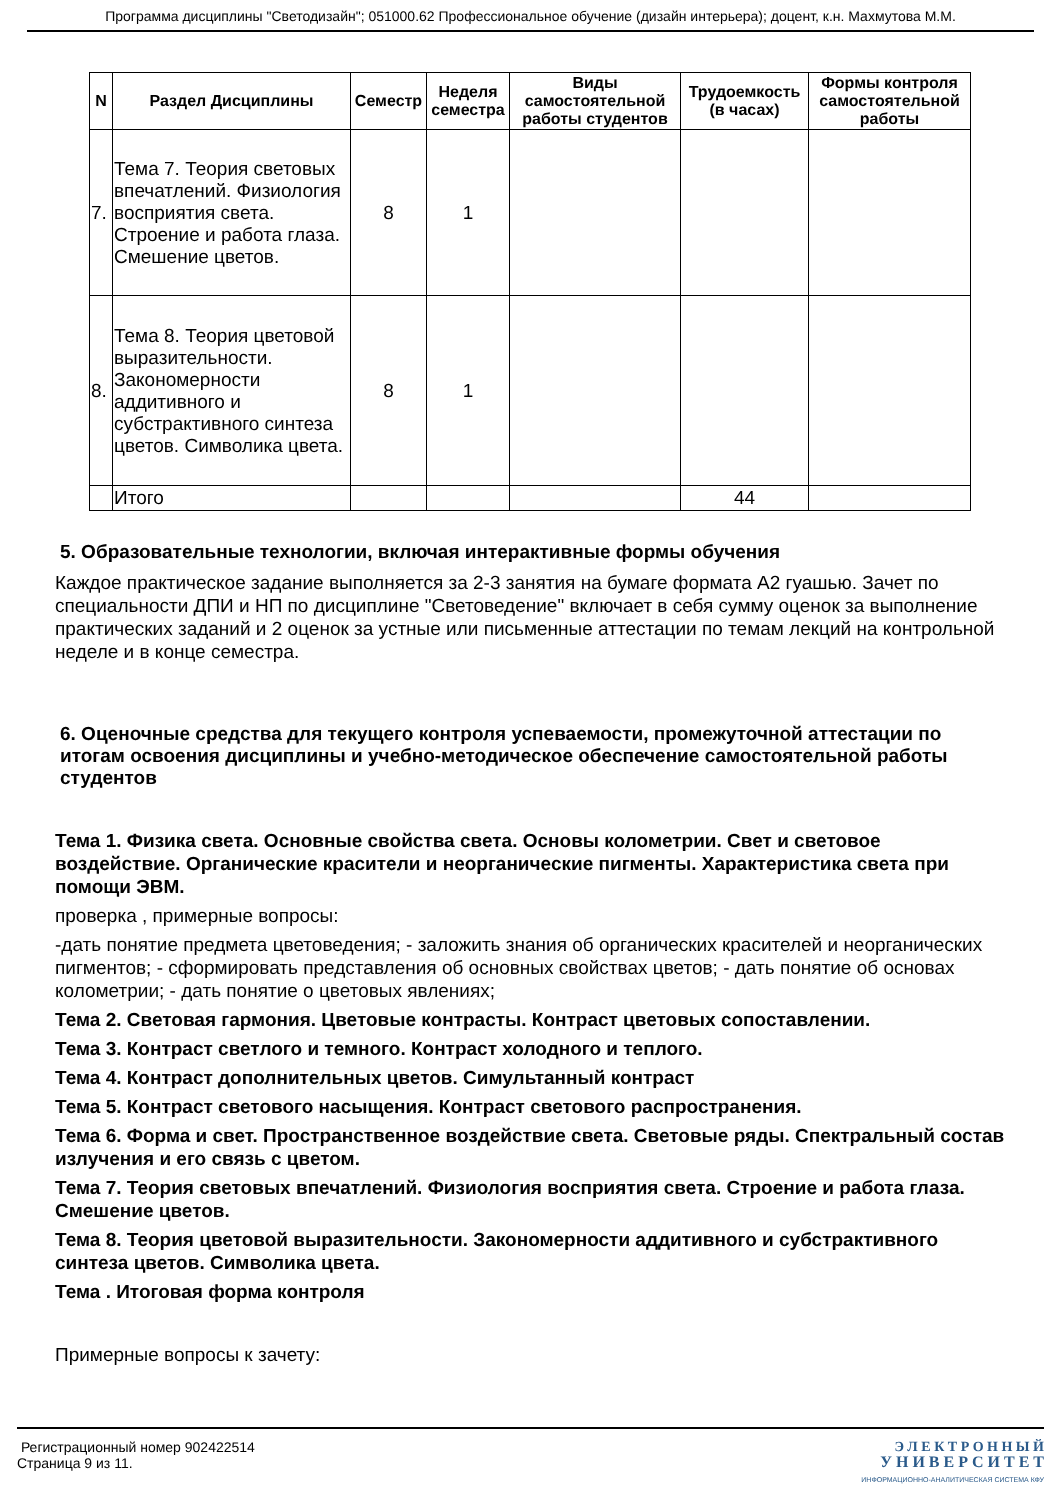Программа дисциплины "Светодизайн"; 051000.62 Профессиональное обучение (дизайн интерьера); доцент, к.н. Махмутова М.М.
| N | Раздел Дисциплины | Семестр | Неделя семестра | Виды самостоятельной работы студентов | Трудоемкость (в часах) | Формы контроля самостоятельной работы |
| --- | --- | --- | --- | --- | --- | --- |
| 7. | Тема 7. Теория световых впечатлений. Физиология восприятия света. Строение и работа глаза. Смешение цветов. | 8 | 1 | | | |
| 8. | Тема 8. Теория цветовой выразительности. Закономерности аддитивного и субстрактивного синтеза цветов. Символика цвета. | 8 | 1 | | | |
| | Итого | | | | 44 | |
5. Образовательные технологии, включая интерактивные формы обучения
Каждое практическое задание выполняется за 2-3 занятия на бумаге формата А2 гуашью. Зачет по специальности ДПИ и НП по дисциплине "Световедение" включает в себя сумму оценок за выполнение практических заданий и 2 оценок за устные или письменные аттестации по темам лекций на контрольной неделе и в конце семестра.
6. Оценочные средства для текущего контроля успеваемости, промежуточной аттестации по итогам освоения дисциплины и учебно-методическое обеспечение самостоятельной работы студентов
Тема 1. Физика света. Основные свойства света. Основы колометрии. Свет и световое воздействие. Органические красители и неорганические пигменты. Характеристика света при помощи ЭВМ.
проверка , примерные вопросы:
-дать понятие предмета цветоведения; - заложить знания об органических красителей и неорганических пигментов; - сформировать представления об основных свойствах цветов; - дать понятие об основах колометрии; - дать понятие о цветовых явлениях;
Тема 2. Световая гармония. Цветовые контрасты. Контраст цветовых сопоставлении.
Тема 3. Контраст светлого и темного. Контраст холодного и теплого.
Тема 4. Контраст дополнительных цветов. Симультанный контраст
Тема 5. Контраст светового насыщения. Контраст светового распространения.
Тема 6. Форма и свет. Пространственное воздействие света. Световые ряды. Спектральный состав излучения и его связь с цветом.
Тема 7. Теория световых впечатлений. Физиология восприятия света. Строение и работа глаза. Смешение цветов.
Тема 8. Теория цветовой выразительности. Закономерности аддитивного и субстрактивного синтеза цветов. Символика цвета.
Тема . Итоговая форма контроля
Примерные вопросы к зачету:
Регистрационный номер 902422514
Страница 9 из 11.
Э Л Е К Т Р О Н Н Ы Й
У Н И В Е Р С И Т Е Т
ИНФОРМАЦИОННО-АНАЛИТИЧЕСКАЯ СИСТЕМА КФУ